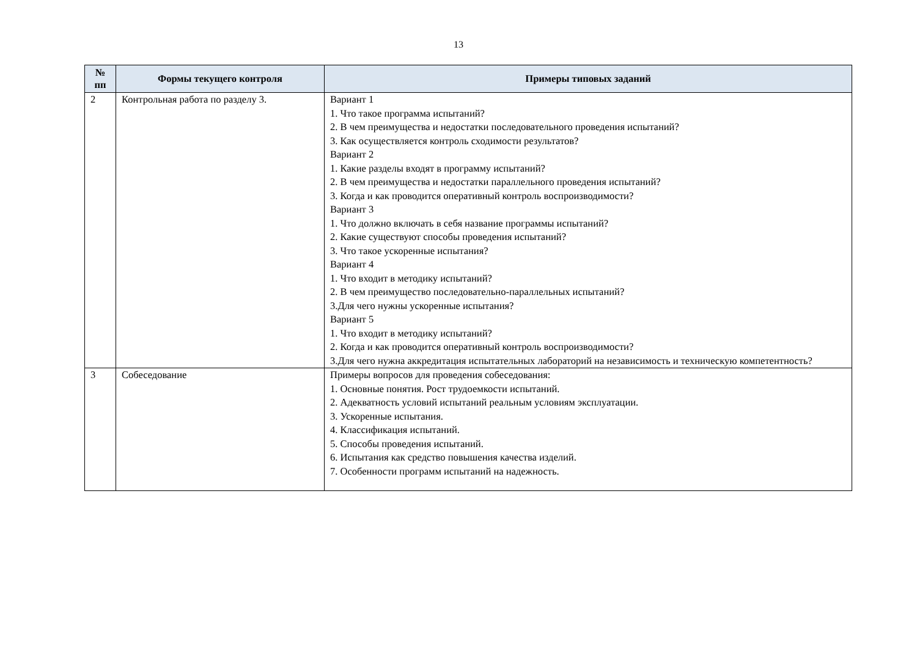13
| № пп | Формы текущего контроля | Примеры типовых заданий |
| --- | --- | --- |
| 2 | Контрольная работа по разделу 3. | Вариант 1 1. Что такое программа испытаний? 2. В чем преимущества и недостатки последовательного проведения испытаний? 3. Как осуществляется контроль сходимости результатов? Вариант 2 1. Какие разделы входят в программу испытаний? 2. В чем преимущества и недостатки параллельного проведения испытаний? 3. Когда и как проводится оперативный контроль воспроизводимости? Вариант 3 1. Что должно включать в себя название программы испытаний? 2. Какие существуют способы проведения испытаний? 3. Что такое ускоренные испытания? Вариант 4 1. Что входит в методику испытаний? 2. В чем преимущество последовательно-параллельных испытаний? 3.Для чего нужны ускоренные испытания? Вариант 5 1. Что входит в методику испытаний? 2. Когда и как проводится оперативный контроль воспроизводимости? 3.Для чего нужна аккредитация испытательных лабораторий на независимость и техническую компетентность? |
| 3 | Собеседование | Примеры вопросов для проведения собеседования: 1. Основные понятия. Рост трудоемкости испытаний. 2. Адекватность условий испытаний реальным условиям эксплуатации. 3. Ускоренные испытания. 4. Классификация испытаний. 5. Способы проведения испытаний. 6. Испытания как средство повышения качества изделий. 7. Особенности программ испытаний на надежность. |